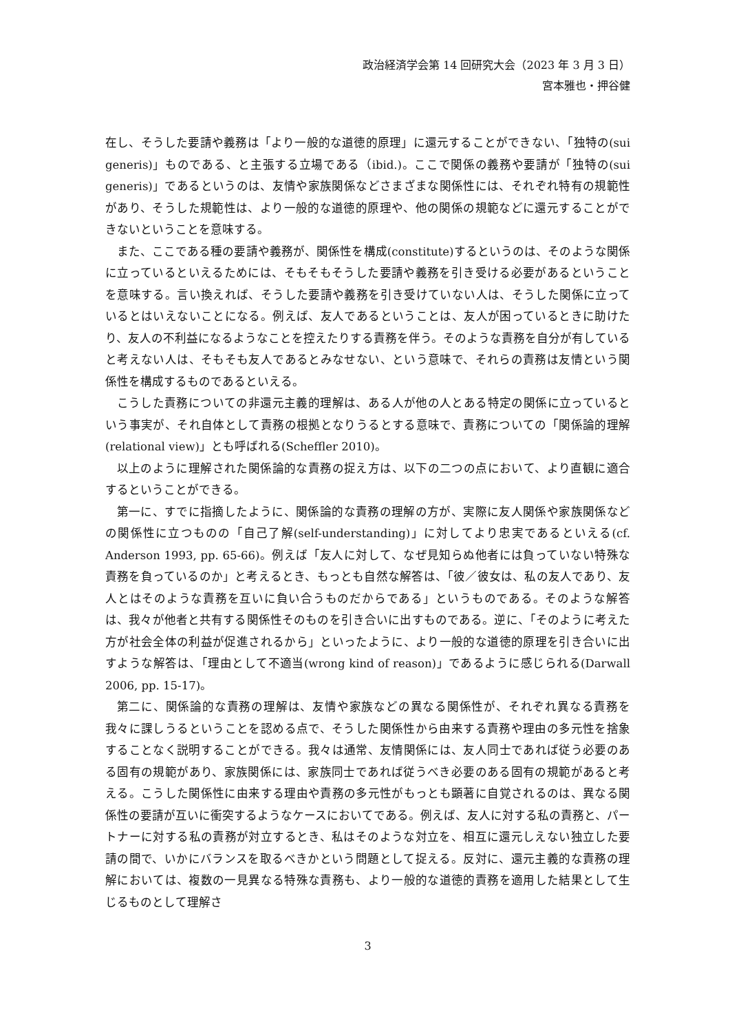政治経済学会第 14 回研究大会（2023 年 3 月 3 日）
宮本雅也・押谷健
在し、そうした要請や義務は「より一般的な道徳的原理」に還元することができない、「独特の(sui generis)」ものである、と主張する立場である（ibid.)。ここで関係の義務や要請が「独特の(sui generis)」であるというのは、友情や家族関係などさまざまな関係性には、それぞれ特有の規範性があり、そうした規範性は、より一般的な道徳的原理や、他の関係の規範などに還元することができないということを意味する。
また、ここである種の要請や義務が、関係性を構成(constitute)するというのは、そのような関係に立っているといえるためには、そもそもそうした要請や義務を引き受ける必要があるということを意味する。言い換えれば、そうした要請や義務を引き受けていない人は、そうした関係に立っているとはいえないことになる。例えば、友人であるということは、友人が困っているときに助けたり、友人の不利益になるようなことを控えたりする責務を伴う。そのような責務を自分が有していると考えない人は、そもそも友人であるとみなせない、という意味で、それらの責務は友情という関係性を構成するものであるといえる。
こうした責務についての非還元主義的理解は、ある人が他の人とある特定の関係に立っているという事実が、それ自体として責務の根拠となりうるとする意味で、責務についての「関係論的理解(relational view)」とも呼ばれる(Scheffler 2010)。
以上のように理解された関係論的な責務の捉え方は、以下の二つの点において、より直観に適合するということができる。
第一に、すでに指摘したように、関係論的な責務の理解の方が、実際に友人関係や家族関係などの関係性に立つものの「自己了解(self-understanding)」に対してより忠実であるといえる(cf. Anderson 1993, pp. 65-66)。例えば「友人に対して、なぜ見知らぬ他者には負っていない特殊な責務を負っているのか」と考えるとき、もっとも自然な解答は、「彼／彼女は、私の友人であり、友人とはそのような責務を互いに負い合うものだからである」というものである。そのような解答は、我々が他者と共有する関係性そのものを引き合いに出すものである。逆に、「そのように考えた方が社会全体の利益が促進されるから」といったように、より一般的な道徳的原理を引き合いに出すような解答は、「理由として不適当(wrong kind of reason)」であるように感じられる(Darwall 2006, pp. 15-17)。
第二に、関係論的な責務の理解は、友情や家族などの異なる関係性が、それぞれ異なる責務を我々に課しうるということを認める点で、そうした関係性から由来する責務や理由の多元性を捨象することなく説明することができる。我々は通常、友情関係には、友人同士であれば従う必要のある固有の規範があり、家族関係には、家族同士であれば従うべき必要のある固有の規範があると考える。こうした関係性に由来する理由や責務の多元性がもっとも顕著に自覚されるのは、異なる関係性の要請が互いに衝突するようなケースにおいてである。例えば、友人に対する私の責務と、パートナーに対する私の責務が対立するとき、私はそのような対立を、相互に還元しえない独立した要請の間で、いかにバランスを取るべきかという問題として捉える。反対に、還元主義的な責務の理解においては、複数の一見異なる特殊な責務も、より一般的な道徳的責務を適用した結果として生じるものとして理解さ
3